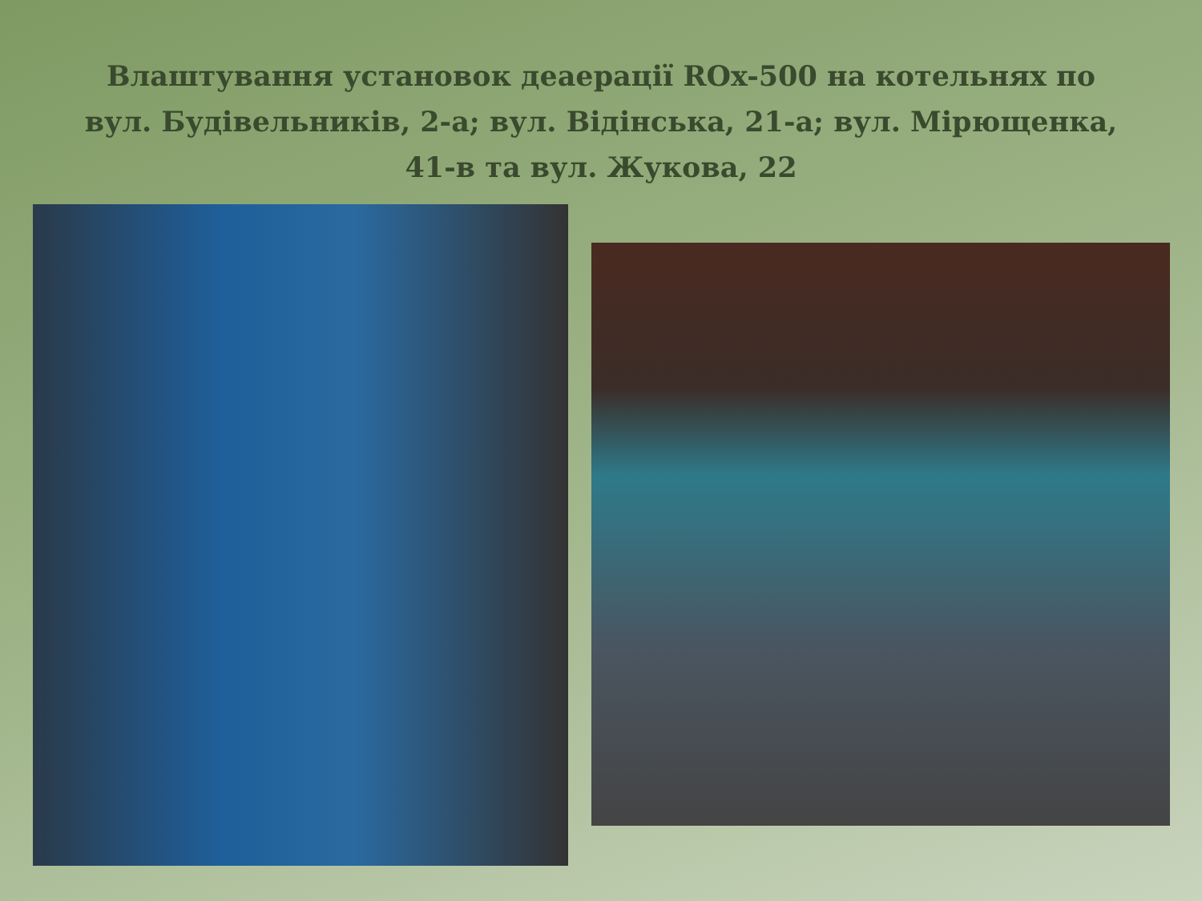Влаштування установок деаерації ROx-500 на котельнях по вул. Будівельників, 2-а; вул. Відінська, 21-а; вул. Мірющенка, 41-в та вул. Жукова, 22